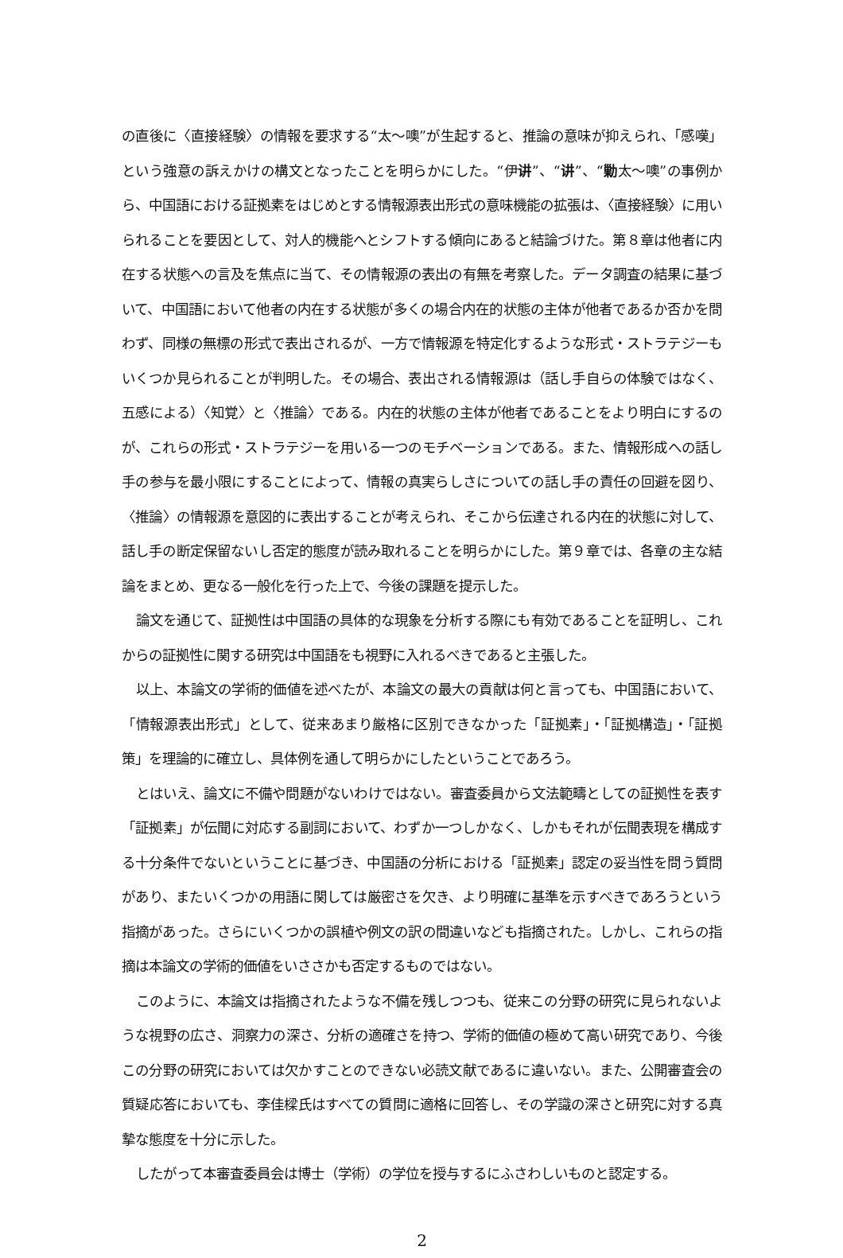の直後に〈直接経験〉の情報を要求する“太～噢”が生起すると、推論の意味が抑えられ、「感嘆」という強意の訴えかけの構文となったことを明らかにした。“伊讲”、“讲”、“勦太～噢”の事例から、中国語における証拠素をはじめとする情報源表出形式の意味機能の拡張は、〈直接経験〉に用いられることを要因として、対人的機能へとシフトする傾向にあると結論づけた。第８章は他者に内在する状態への言及を焦点に当て、その情報源の表出の有無を考察した。データ調査の結果に基づいて、中国語において他者の内在する状態が多くの場合内在的状態の主体が他者であるか否かを問わず、同様の無標の形式で表出されるが、一方で情報源を特定化するような形式・ストラテジーもいくつか見られることが判明した。その場合、表出される情報源は（話し手自らの体験ではなく、五感による）〈知覚〉と〈推論〉である。内在的状態の主体が他者であることをより明白にするのが、これらの形式・ストラテジーを用いる一つのモチベーションである。また、情報形成への話し手の参与を最小限にすることによって、情報の真実らしさについての話し手の責任の回避を図り、〈推論〉の情報源を意図的に表出することが考えられ、そこから伝達される内在的状態に対して、話し手の断定保留ないし否定的態度が読み取れることを明らかにした。第９章では、各章の主な結論をまとめ、更なる一般化を行った上で、今後の課題を提示した。
論文を通じて、証拠性は中国語の具体的な現象を分析する際にも有効であることを証明し、これからの証拠性に関する研究は中国語をも視野に入れるべきであると主張した。
以上、本論文の学術的価値を述べたが、本論文の最大の貢献は何と言っても、中国語において、「情報源表出形式」として、従来あまり厳格に区別できなかった「証拠素」・「証拠構造」・「証拠策」を理論的に確立し、具体例を通して明らかにしたということであろう。
とはいえ、論文に不備や問題がないわけではない。審査委員から文法範疇としての証拠性を表す「証拠素」が伝聞に対応する副詞において、わずか一つしかなく、しかもそれが伝聞表現を構成する十分条件でないということに基づき、中国語の分析における「証拠素」認定の妥当性を問う質問があり、またいくつかの用語に関しては厳密さを欠き、より明確に基準を示すべきであろうという指摘があった。さらにいくつかの誤植や例文の訳の間違いなども指摘された。しかし、これらの指摘は本論文の学術的価値をいささかも否定するものではない。
このように、本論文は指摘されたような不備を残しつつも、従来この分野の研究に見られないような視野の広さ、洞察力の深さ、分析の適確さを持つ、学術的価値の極めて高い研究であり、今後この分野の研究においては欠かすことのできない必読文献であるに違いない。また、公開審査会の質疑応答においても、李佳樑氏はすべての質問に適格に回答し、その学識の深さと研究に対する真摯な態度を十分に示した。
したがって本審査委員会は博士（学術）の学位を授与するにふさわしいものと認定する。
2